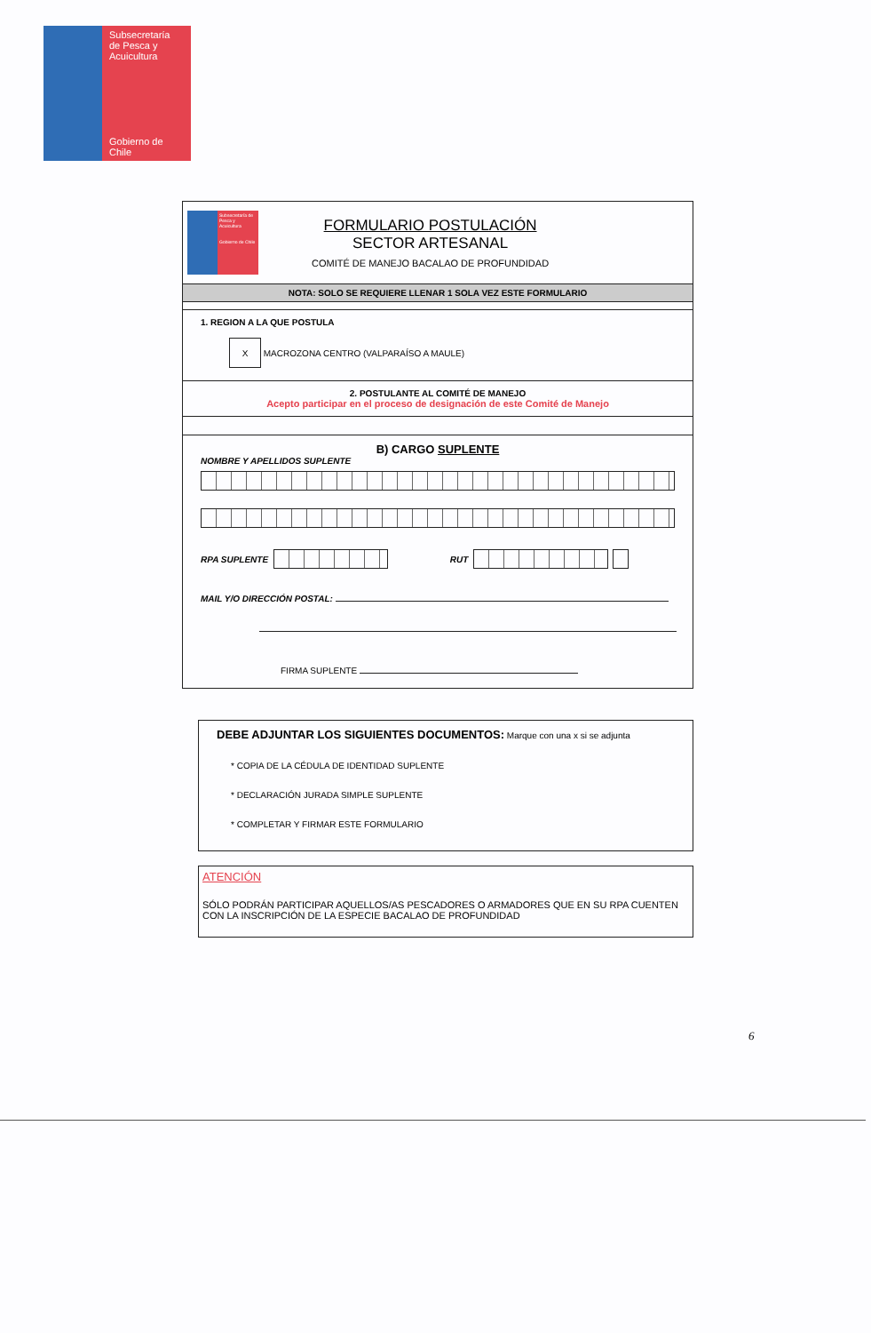Subsecretaría
de Pesca y
Acuicultura
Gobierno de Chile
Subsecretaría de Pesca y Acuicultura
Gobierno de Chile
FORMULARIO POSTULACIÓN
SECTOR ARTESANAL
COMITÉ DE MANEJO BACALAO DE PROFUNDIDAD
NOTA: SOLO SE REQUIERE LLENAR 1 SOLA VEZ ESTE FORMULARIO
1. REGION A LA QUE POSTULA
X MACROZONA CENTRO (VALPARAÍSO A MAULE)
2. POSTULANTE AL COMITÉ DE MANEJO
Acepto participar en el proceso de designación de este Comité de Manejo
B) CARGO SUPLENTE
NOMBRE Y APELLIDOS SUPLENTE
RPA SUPLENTE RUT
MAIL Y/O DIRECCIÓN POSTAL:
FIRMA SUPLENTE
DEBE ADJUNTAR LOS SIGUIENTES DOCUMENTOS: Marque con una x si se adjunta
* COPIA DE LA CÉDULA DE IDENTIDAD SUPLENTE
* DECLARACIÓN JURADA SIMPLE SUPLENTE
* COMPLETAR Y FIRMAR ESTE FORMULARIO
ATENCIÓN
SÓLO PODRÁN PARTICIPAR AQUELLOS/AS PESCADORES O ARMADORES QUE EN SU RPA CUENTEN CON LA INSCRIPCIÓN DE LA ESPECIE BACALAO DE PROFUNDIDAD
6